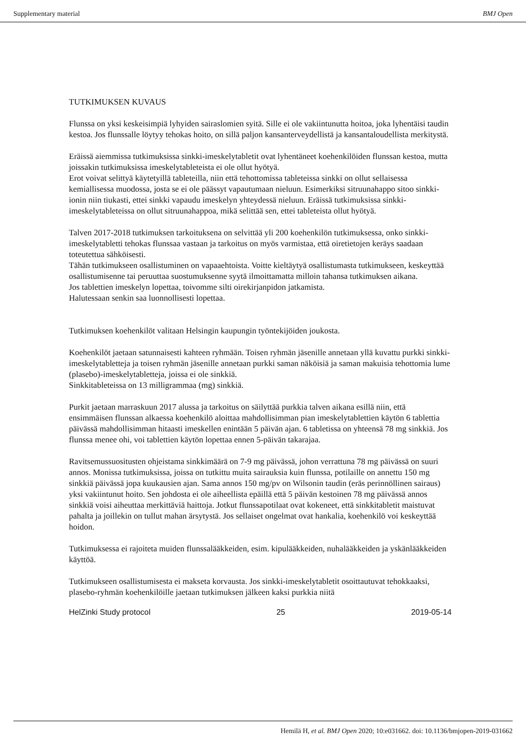Supplementary material BMJ Open
TUTKIMUKSEN KUVAUS
Flunssa on yksi keskeisimpiä lyhyiden sairaslomien syitä. Sille ei ole vakiintunutta hoitoa, joka lyhentäisi taudin kestoa. Jos flunssalle löytyy tehokas hoito, on sillä paljon kansanterveydellistä ja kansantaloudellista merkitystä.
Eräissä aiemmissa tutkimuksissa sinkki-imeskelytabletit ovat lyhentäneet koehenkilöiden flunssan kestoa, mutta joissakin tutkimuksissa imeskelytableteista ei ole ollut hyötyä.
Erot voivat selittyä käytetyillä tableteilla, niin että tehottomissa tableteissa sinkki on ollut sellaisessa kemiallisessa muodossa, josta se ei ole päässyt vapautumaan nieluun. Esimerkiksi sitruunahappo sitoo sinkki-ionin niin tiukasti, ettei sinkki vapaudu imeskelyn yhteydessä nieluun. Eräissä tutkimuksissa sinkki-imeskelytableteissa on ollut sitruunahappoa, mikä selittää sen, ettei tableteista ollut hyötyä.
Talven 2017-2018 tutkimuksen tarkoituksena on selvittää yli 200 koehenkilön tutkimuksessa, onko sinkki-imeskelytabletti tehokas flunssaa vastaan ja tarkoitus on myös varmistaa, että oiretietojen keräys saadaan toteutettua sähköisesti.
Tähän tutkimukseen osallistuminen on vapaaehtoista. Voitte kieltäytyä osallistumasta tutkimukseen, keskeyttää osallistumisenne tai peruuttaa suostumuksenne syytä ilmoittamatta milloin tahansa tutkimuksen aikana.
Jos tablettien imeskelyn lopettaa, toivomme silti oirekirjanpidon jatkamista.
Halutessaan senkin saa luonnollisesti lopettaa.
Tutkimuksen koehenkilöt valitaan Helsingin kaupungin työntekijöiden joukosta.
Koehenkilöt jaetaan satunnaisesti kahteen ryhmään. Toisen ryhmän jäsenille annetaan yllä kuvattu purkki sinkki-imeskelytabletteja ja toisen ryhmän jäsenille annetaan purkki saman näköisiä ja saman makuisia tehottomia lume (plasebo)-imeskelytabletteja, joissa ei ole sinkkiä.
Sinkkitableteissa on 13 milligrammaa (mg) sinkkiä.
Purkit jaetaan marraskuun 2017 alussa ja tarkoitus on säilyttää purkkia talven aikana esillä niin, että ensimmäisen flunssan alkaessa koehenkilö aloittaa mahdollisimman pian imeskelytablettien käytön 6 tablettia päivässä mahdollisimman hitaasti imeskellen enintään 5 päivän ajan. 6 tabletissa on yhteensä 78 mg sinkkiä. Jos flunssa menee ohi, voi tablettien käytön lopettaa ennen 5-päivän takarajaa.
Ravitsemussuositusten ohjeistama sinkkimäärä on 7-9 mg päivässä, johon verrattuna 78 mg päivässä on suuri annos. Monissa tutkimuksissa, joissa on tutkittu muita sairauksia kuin flunssa, potilaille on annettu 150 mg sinkkiä päivässä jopa kuukausien ajan. Sama annos 150 mg/pv on Wilsonin taudin (eräs perinnöllinen sairaus) yksi vakiintunut hoito. Sen johdosta ei ole aiheellista epäillä että 5 päivän kestoinen 78 mg päivässä annos sinkkiä voisi aiheuttaa merkittäviä haittoja. Jotkut flunssapotilaat ovat kokeneet, että sinkkitabletit maistuvat pahalta ja joillekin on tullut mahan ärsytystä. Jos sellaiset ongelmat ovat hankalia, koehenkilö voi keskeyttää hoidon.
Tutkimuksessa ei rajoiteta muiden flunssalääkkeiden, esim. kipulääkkeiden, nuhalääkkeiden ja yskänlääkkeiden käyttöä.
Tutkimukseen osallistumisesta ei makseta korvausta. Jos sinkki-imeskelytabletit osoittautuvat tehokkaaksi, plasebo-ryhmän koehenkilöille jaetaan tutkimuksen jälkeen kaksi purkkia niitä
HelZinki Study protocol 25 2019-05-14
Hemilä H, et al. BMJ Open 2020; 10:e031662. doi: 10.1136/bmjopen-2019-031662